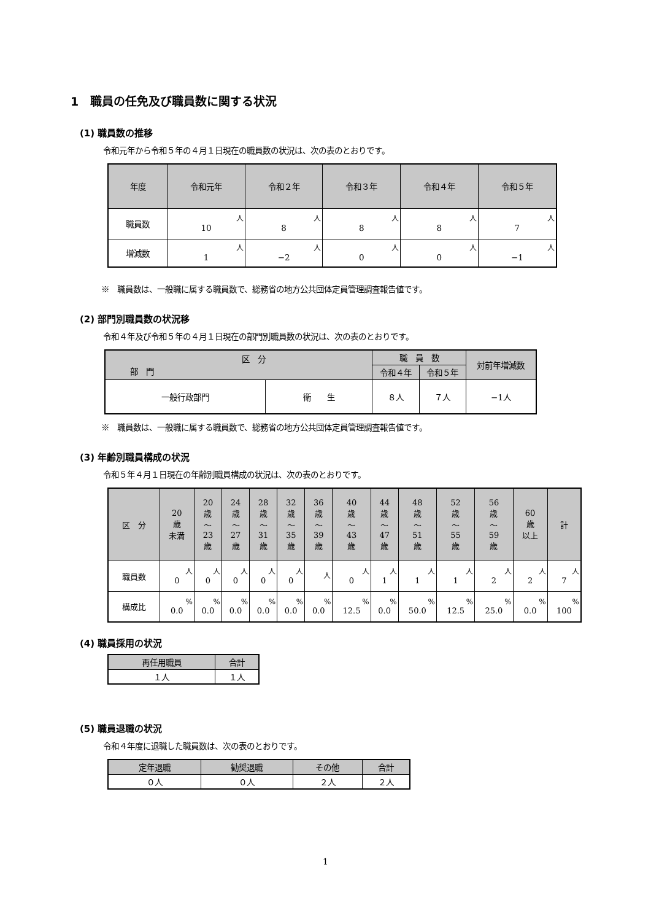1　職員の任免及び職員数に関する状況
(1) 職員数の推移
令和元年から令和５年の４月１日現在の職員数の状況は、次の表のとおりです。
| 年度 | 令和元年 | 令和２年 | 令和３年 | 令和４年 | 令和５年 |
| --- | --- | --- | --- | --- | --- |
| 職員数 | 人 10 | 人 8 | 人 8 | 人 8 | 人 7 |
| 増減数 | 人 1 | 人 −2 | 人 0 | 人 0 | 人 −1 |
※　職員数は、一般職に属する職員数で、総務省の地方公共団体定員管理調査報告値です。
(2) 部門別職員数の状況移
令和４年及び令和５年の４月１日現在の部門別職員数の状況は、次の表のとおりです。
| 区 分 部 門 | | 職 員 数 | | 対前年増減数 |
| --- | --- | --- | --- | --- |
| | | 令和４年 | 令和５年 | |
| 一般行政部門 | 衛 生 | ８人 | ７人 | −1人 |
※　職員数は、一般職に属する職員数で、総務省の地方公共団体定員管理調査報告値です。
(3) 年齢別職員構成の状況
令和５年４月１日現在の年齢別職員構成の状況は、次の表のとおりです。
| 区 分 | 20 歳 未満 | 20 歳 〜 23 歳 | 24 歳 〜 27 歳 | 28 歳 〜 31 歳 | 32 歳 〜 35 歳 | 36 歳 〜 39 歳 | 40 歳 〜 43 歳 | 44 歳 〜 47 歳 | 48 歳 〜 51 歳 | 52 歳 〜 55 歳 | 56 歳 〜 59 歳 | 60 歳 以上 | 計 |
| --- | --- | --- | --- | --- | --- | --- | --- | --- | --- | --- | --- | --- | --- |
| 職員数 | 人 0 | 人 0 | 人 0 | 人 0 | 人 0 | 人 | 人 0 | 人 1 | 人 1 | 人 1 | 人 2 | 人 2 | 人 7 |
| 構成比 | % 0.0 | % 0.0 | % 0.0 | % 0.0 | % 0.0 | % 0.0 | % 12.5 | % 0.0 | % 50.0 | % 12.5 | % 25.0 | % 0.0 | % 100 |
(4) 職員採用の状況
| 再任用職員 | 合計 |
| --- | --- |
| １人 | １人 |
(5) 職員退職の状況
令和４年度に退職した職員数は、次の表のとおりです。
| 定年退職 | 勧奨退職 | その他 | 合計 |
| --- | --- | --- | --- |
| ０人 | ０人 | ２人 | ２人 |
1